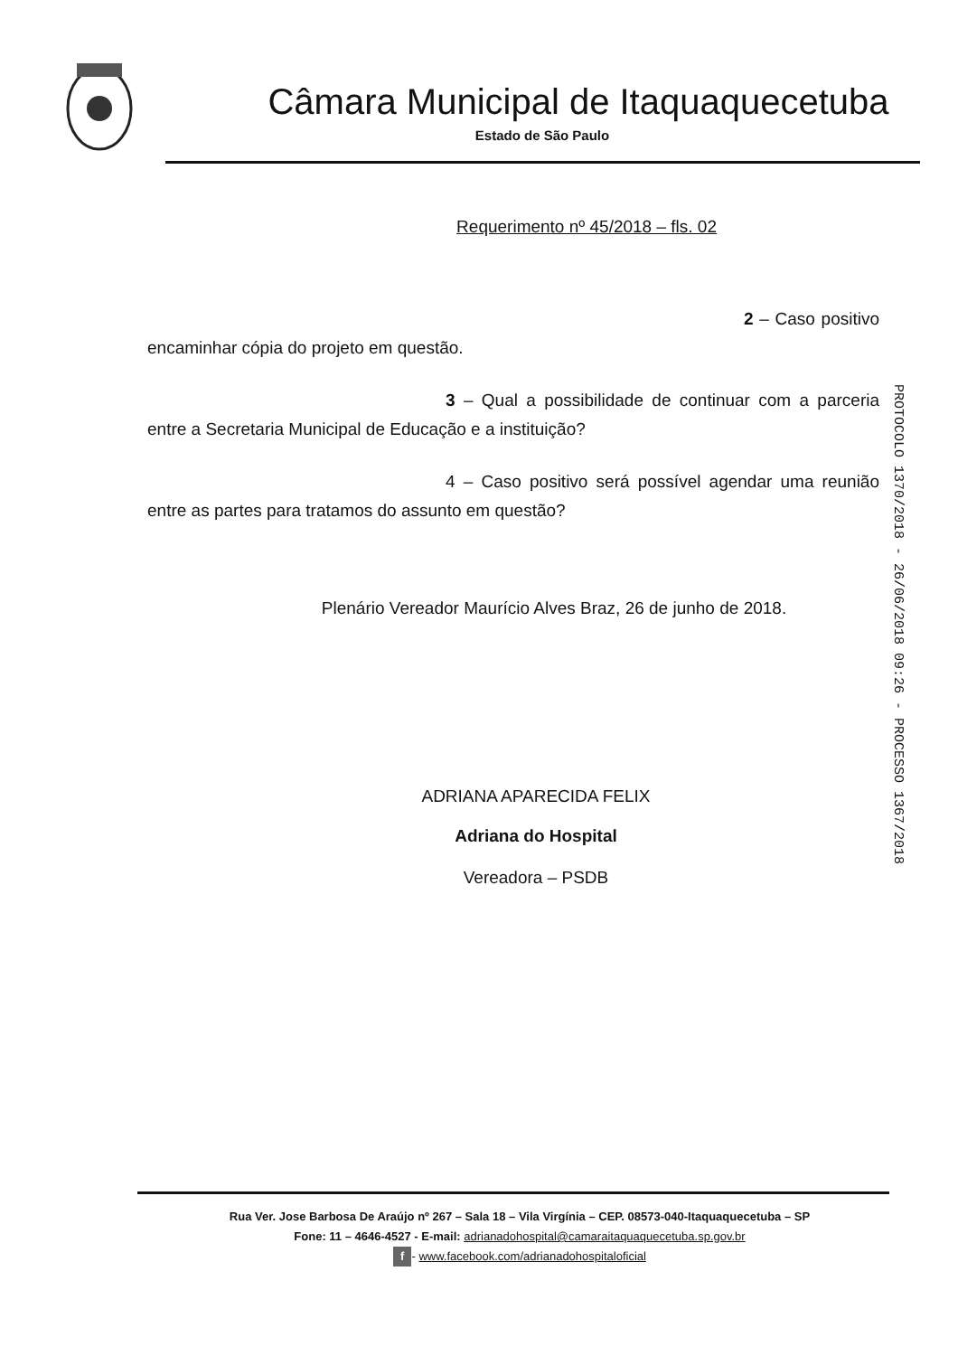Câmara Municipal de Itaquaquecetuba
Estado de São Paulo
Requerimento nº 45/2018 – fls. 02
2 – Caso positivo encaminhar cópia do projeto em questão.
3 – Qual a possibilidade de continuar com a parceria entre a Secretaria Municipal de Educação e a instituição?
4 – Caso positivo será possível agendar uma reunião entre as partes para tratamos do assunto em questão?
Plenário Vereador Maurício Alves Braz, 26 de junho de 2018.
ADRIANA APARECIDA FELIX
Adriana do Hospital
Vereadora – PSDB
PROTOCOLO 1370/2018 - 26/06/2018 09:26 - PROCESSO 1367/2018
Rua Ver. Jose Barbosa De Araújo nº 267 – Sala 18 – Vila Virgínia – CEP. 08573-040-Itaquaquecetuba – SP
Fone: 11 – 4646-4527 - E-mail: adrianadohospital@camaraitaquaquecetuba.sp.gov.br
f - www.facebook.com/adrianadohospitaloficial